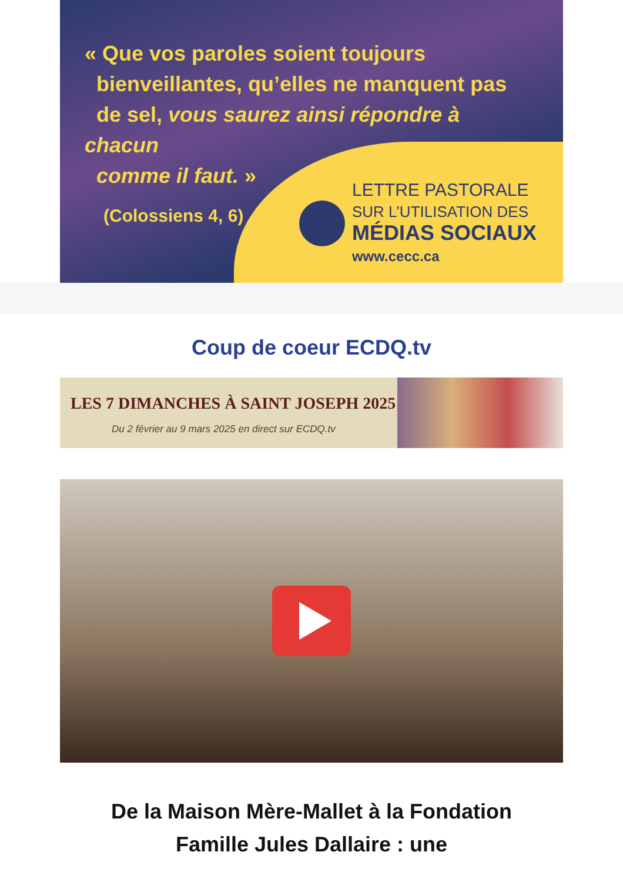« Que vos paroles soient toujours
bienveillantes, qu’elles ne manquent pas
de sel, vous saurez ainsi répondre à chacun
comme il faut. »
(Colossiens 4, 6)
LETTRE PASTORALE
SUR L’UTILISATION DES
MÉDIAS SOCIAUX
www.cecc.ca
Coup de coeur ECDQ.tv
LES 7 DIMANCHES À SAINT JOSEPH 2025
Du 2 février au 9 mars 2025 en direct sur ECDQ.tv
De la Maison Mère-Mallet à la Fondation Famille Jules Dallaire : une